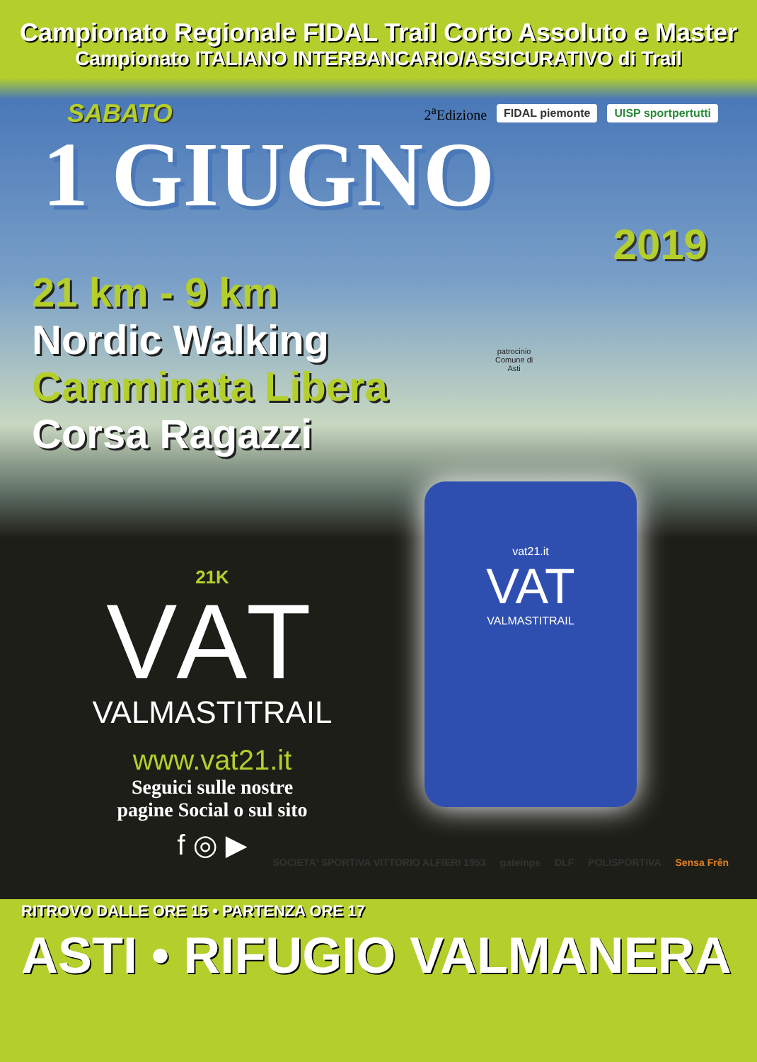Campionato Regionale FIDAL Trail Corto Assoluto e Master
Campionato ITALIANO INTERBANCARIO/ASSICURATIVO di Trail
SABATO
2<sup>a</sup>Edizione FIDAL piemonte UISP sportpertutti
1 GIUGNO
2019
21 km - 9 km
Nordic Walking
Camminata Libera
Corsa Ragazzi
patrocinio
Comune di
Asti
21K
VAT
VALMASTITRAIL
www.vat21.it
Seguici sulle nostre
pagine Social o sul sito
f ◎ ▶
vat21.it
VAT
VALMASTITRAIL
SOCIETA' SPORTIVA VITTORIO ALFIERI 1953 gateinps DLF POLISPORTIVA Sensa Frên
RITROVO DALLE ORE 15 • PARTENZA ORE 17
ASTI • RIFUGIO VALMANERA